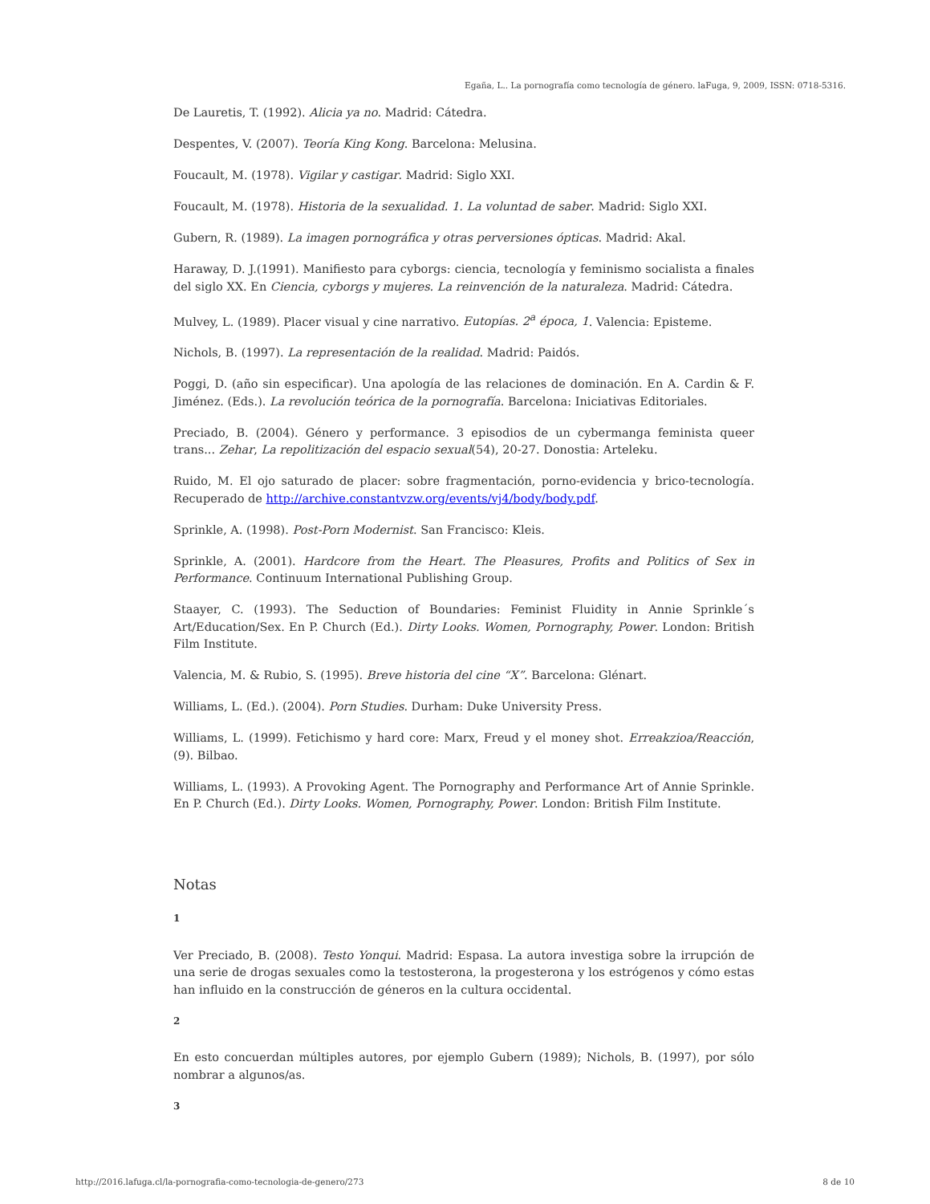Egaña, L.. La pornografía como tecnología de género. laFuga, 9, 2009, ISSN: 0718-5316.
De Lauretis, T. (1992). Alicia ya no. Madrid: Cátedra.
Despentes, V. (2007). Teoría King Kong. Barcelona: Melusina.
Foucault, M. (1978). Vigilar y castigar. Madrid: Siglo XXI.
Foucault, M. (1978). Historia de la sexualidad. 1. La voluntad de saber. Madrid: Siglo XXI.
Gubern, R. (1989). La imagen pornográfica y otras perversiones ópticas. Madrid: Akal.
Haraway, D. J.(1991). Manifiesto para cyborgs: ciencia, tecnología y feminismo socialista a finales del siglo XX. En Ciencia, cyborgs y mujeres. La reinvención de la naturaleza. Madrid: Cátedra.
Mulvey, L. (1989). Placer visual y cine narrativo. Eutopías. 2<sup>a</sup> época, 1. Valencia: Episteme.
Nichols, B. (1997). La representación de la realidad. Madrid: Paidós.
Poggi, D. (año sin especificar). Una apología de las relaciones de dominación. En A. Cardin & F. Jiménez. (Eds.). La revolución teórica de la pornografía. Barcelona: Iniciativas Editoriales.
Preciado, B. (2004). Género y performance. 3 episodios de un cybermanga feminista queer trans... Zehar, La repolitización del espacio sexual(54), 20-27. Donostia: Arteleku.
Ruido, M. El ojo saturado de placer: sobre fragmentación, porno-evidencia y brico-tecnología. Recuperado de http://archive.constantvzw.org/events/vj4/body/body.pdf.
Sprinkle, A. (1998). Post-Porn Modernist. San Francisco: Kleis.
Sprinkle, A. (2001). Hardcore from the Heart. The Pleasures, Profits and Politics of Sex in Performance. Continuum International Publishing Group.
Staayer, C. (1993). The Seduction of Boundaries: Feminist Fluidity in Annie Sprinkle´s Art/Education/Sex. En P. Church (Ed.). Dirty Looks. Women, Pornography, Power. London: British Film Institute.
Valencia, M. & Rubio, S. (1995). Breve historia del cine “X”. Barcelona: Glénart.
Williams, L. (Ed.). (2004). Porn Studies. Durham: Duke University Press.
Williams, L. (1999). Fetichismo y hard core: Marx, Freud y el money shot. Erreakzioa/Reacción, (9). Bilbao.
Williams, L. (1993). A Provoking Agent. The Pornography and Performance Art of Annie Sprinkle. En P. Church (Ed.). Dirty Looks. Women, Pornography, Power. London: British Film Institute.
Notas
1
Ver Preciado, B. (2008). Testo Yonqui. Madrid: Espasa. La autora investiga sobre la irrupción de una serie de drogas sexuales como la testosterona, la progesterona y los estrógenos y cómo estas han influido en la construcción de géneros en la cultura occidental.
2
En esto concuerdan múltiples autores, por ejemplo Gubern (1989); Nichols, B. (1997), por sólo nombrar a algunos/as.
3
http://2016.lafuga.cl/la-pornografia-como-tecnologia-de-genero/273 8 de 10